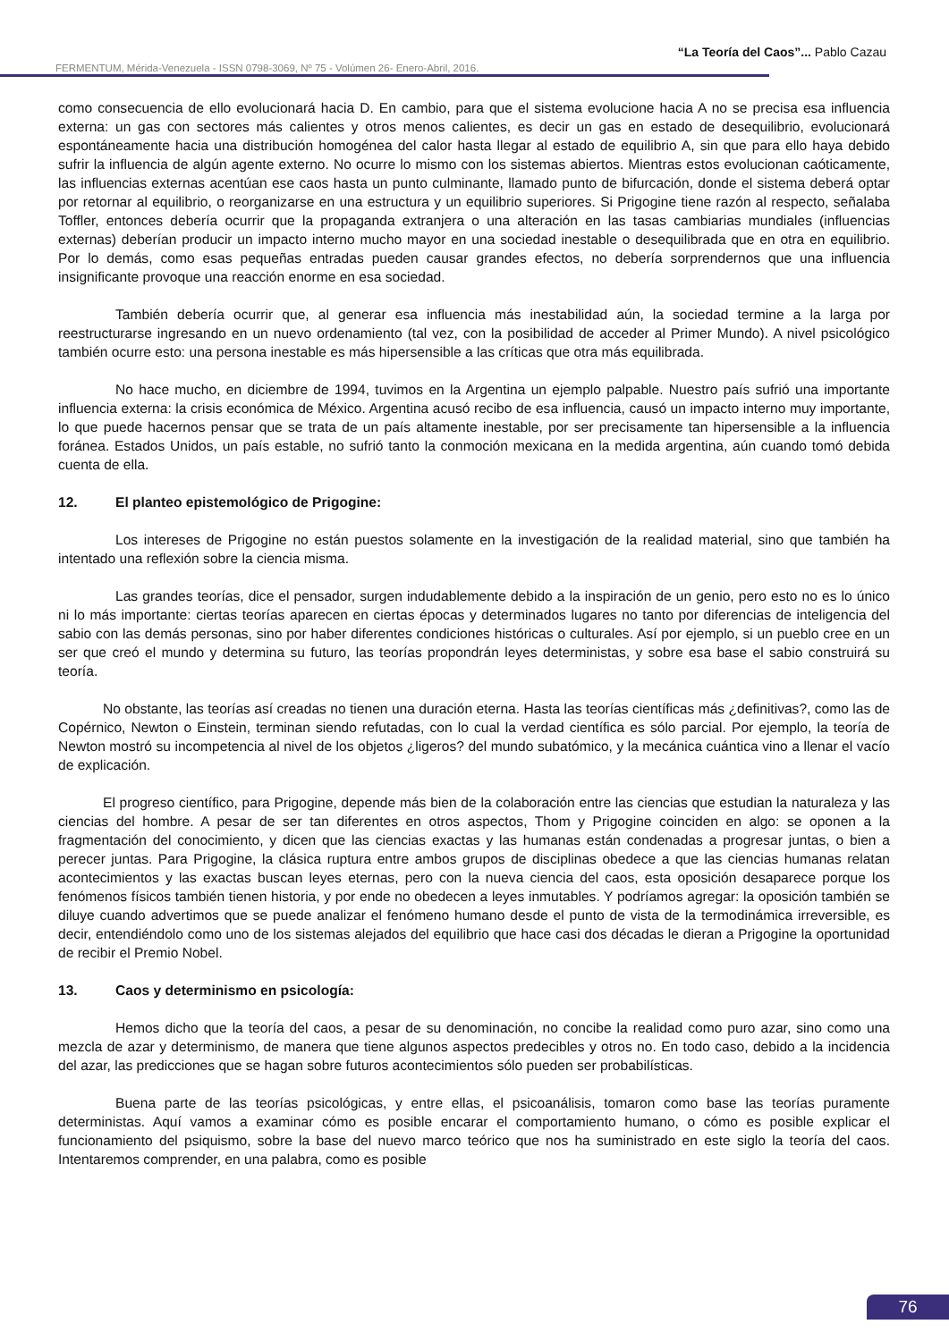“La Teoría del Caos”... Pablo Cazau
FERMENTUM, Mérida-Venezuela - ISSN 0798-3069, Nº 75 - Volúmen 26- Enero-Abril, 2016.
como consecuencia de ello evolucionará hacia D. En cambio, para que el sistema evolucione hacia A no se precisa esa influencia externa: un gas con sectores más calientes y otros menos calientes, es decir un gas en estado de desequilibrio, evolucionará espontáneamente hacia una distribución homogénea del calor hasta llegar al estado de equilibrio A, sin que para ello haya debido sufrir la influencia de algún agente externo. No ocurre lo mismo con los sistemas abiertos. Mientras estos evolucionan caóticamente, las influencias externas acentúan ese caos hasta un punto culminante, llamado punto de bifurcación, donde el sistema deberá optar por retornar al equilibrio, o reorganizarse en una estructura y un equilibrio superiores. Si Prigogine tiene razón al respecto, señalaba Toffler, entonces debería ocurrir que la propaganda extranjera o una alteración en las tasas cambiarias mundiales (influencias externas) deberían producir un impacto interno mucho mayor en una sociedad inestable o desequilibrada que en otra en equilibrio. Por lo demás, como esas pequeñas entradas pueden causar grandes efectos, no debería sorprendernos que una influencia insignificante provoque una reacción enorme en esa sociedad.
También debería ocurrir que, al generar esa influencia más inestabilidad aún, la sociedad termine a la larga por reestructurarse ingresando en un nuevo ordenamiento (tal vez, con la posibilidad de acceder al Primer Mundo). A nivel psicológico también ocurre esto: una persona inestable es más hipersensible a las críticas que otra más equilibrada.
No hace mucho, en diciembre de 1994, tuvimos en la Argentina un ejemplo palpable. Nuestro país sufrió una importante influencia externa: la crisis económica de México. Argentina acusó recibo de esa influencia, causó un impacto interno muy importante, lo que puede hacernos pensar que se trata de un país altamente inestable, por ser precisamente tan hipersensible a la influencia foránea. Estados Unidos, un país estable, no sufrió tanto la conmoción mexicana en la medida argentina, aún cuando tomó debida cuenta de ella.
12. El planteo epistemológico de Prigogine:
Los intereses de Prigogine no están puestos solamente en la investigación de la realidad material, sino que también ha intentado una reflexión sobre la ciencia misma.
Las grandes teorías, dice el pensador, surgen indudablemente debido a la inspiración de un genio, pero esto no es lo único ni lo más importante: ciertas teorías aparecen en ciertas épocas y determinados lugares no tanto por diferencias de inteligencia del sabio con las demás personas, sino por haber diferentes condiciones históricas o culturales. Así por ejemplo, si un pueblo cree en un ser que creó el mundo y determina su futuro, las teorías propondrán leyes deterministas, y sobre esa base el sabio construirá su teoría.
No obstante, las teorías así creadas no tienen una duración eterna. Hasta las teorías científicas más ¿definitivas?, como las de Copérnico, Newton o Einstein, terminan siendo refutadas, con lo cual la verdad científica es sólo parcial. Por ejemplo, la teoría de Newton mostró su incompetencia al nivel de los objetos ¿ligeros? del mundo subatómico, y la mecánica cuántica vino a llenar el vacío de explicación.
El progreso científico, para Prigogine, depende más bien de la colaboración entre las ciencias que estudian la naturaleza y las ciencias del hombre. A pesar de ser tan diferentes en otros aspectos, Thom y Prigogine coinciden en algo: se oponen a la fragmentación del conocimiento, y dicen que las ciencias exactas y las humanas están condenadas a progresar juntas, o bien a perecer juntas. Para Prigogine, la clásica ruptura entre ambos grupos de disciplinas obedece a que las ciencias humanas relatan acontecimientos y las exactas buscan leyes eternas, pero con la nueva ciencia del caos, esta oposición desaparece porque los fenómenos físicos también tienen historia, y por ende no obedecen a leyes inmutables. Y podríamos agregar: la oposición también se diluye cuando advertimos que se puede analizar el fenómeno humano desde el punto de vista de la termodinámica irreversible, es decir, entendiéndolo como uno de los sistemas alejados del equilibrio que hace casi dos décadas le dieran a Prigogine la oportunidad de recibir el Premio Nobel.
13. Caos y determinismo en psicología:
Hemos dicho que la teoría del caos, a pesar de su denominación, no concibe la realidad como puro azar, sino como una mezcla de azar y determinismo, de manera que tiene algunos aspectos predecibles y otros no. En todo caso, debido a la incidencia del azar, las predicciones que se hagan sobre futuros acontecimientos sólo pueden ser probabilísticas.
Buena parte de las teorías psicológicas, y entre ellas, el psicoanálisis, tomaron como base las teorías puramente deterministas. Aquí vamos a examinar cómo es posible encarar el comportamiento humano, o cómo es posible explicar el funcionamiento del psiquismo, sobre la base del nuevo marco teórico que nos ha suministrado en este siglo la teoría del caos. Intentaremos comprender, en una palabra, como es posible
76